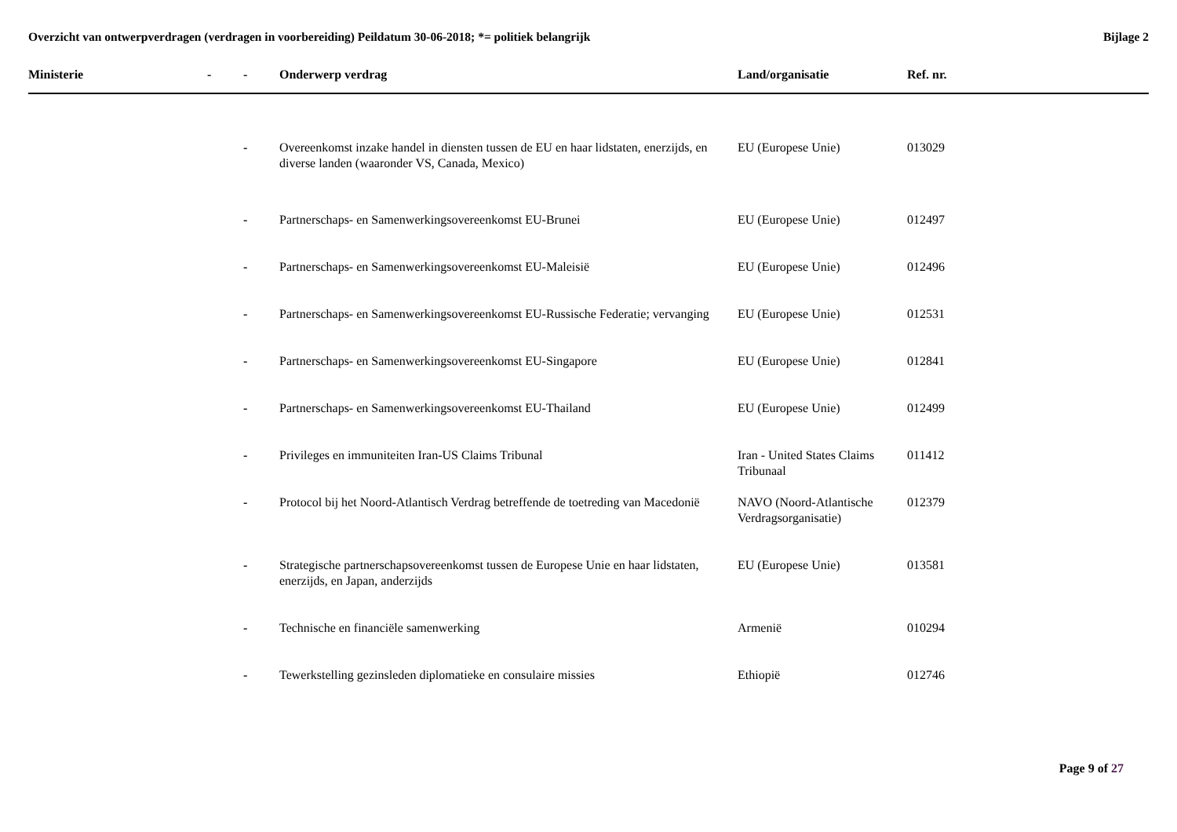Overzicht van ontwerpverdragen (verdragen in voorbereiding) Peildatum 30-06-2018; *= politiek belangrijk
Bijlage 2
| Ministerie | - | - | Onderwerp verdrag | Land/organisatie | Ref. nr. |
| --- | --- | --- | --- | --- | --- |
| | | - | Overeenkomst inzake handel in diensten tussen de EU en haar lidstaten, enerzijds, en diverse landen (waaronder VS, Canada, Mexico) | EU (Europese Unie) | 013029 |
| | | - | Partnerschaps- en Samenwerkingsovereenkomst EU-Brunei | EU (Europese Unie) | 012497 |
| | | - | Partnerschaps- en Samenwerkingsovereenkomst EU-Maleisië | EU (Europese Unie) | 012496 |
| | | - | Partnerschaps- en Samenwerkingsovereenkomst EU-Russische Federatie; vervanging | EU (Europese Unie) | 012531 |
| | | - | Partnerschaps- en Samenwerkingsovereenkomst EU-Singapore | EU (Europese Unie) | 012841 |
| | | - | Partnerschaps- en Samenwerkingsovereenkomst EU-Thailand | EU (Europese Unie) | 012499 |
| | | - | Privileges en immuniteiten Iran-US Claims Tribunal | Iran - United States Claims Tribunaal | 011412 |
| | | - | Protocol bij het Noord-Atlantisch Verdrag betreffende de toetreding van Macedonië | NAVO (Noord-Atlantische Verdragsorganisatie) | 012379 |
| | | - | Strategische partnerschapsovereenkomst tussen de Europese Unie en haar lidstaten, enerzijds, en Japan, anderzijds | EU (Europese Unie) | 013581 |
| | | - | Technische en financiële samenwerking | Armenië | 010294 |
| | | - | Tewerkstelling gezinsleden diplomatieke en consulaire missies | Ethiopië | 012746 |
Page 9 of 27